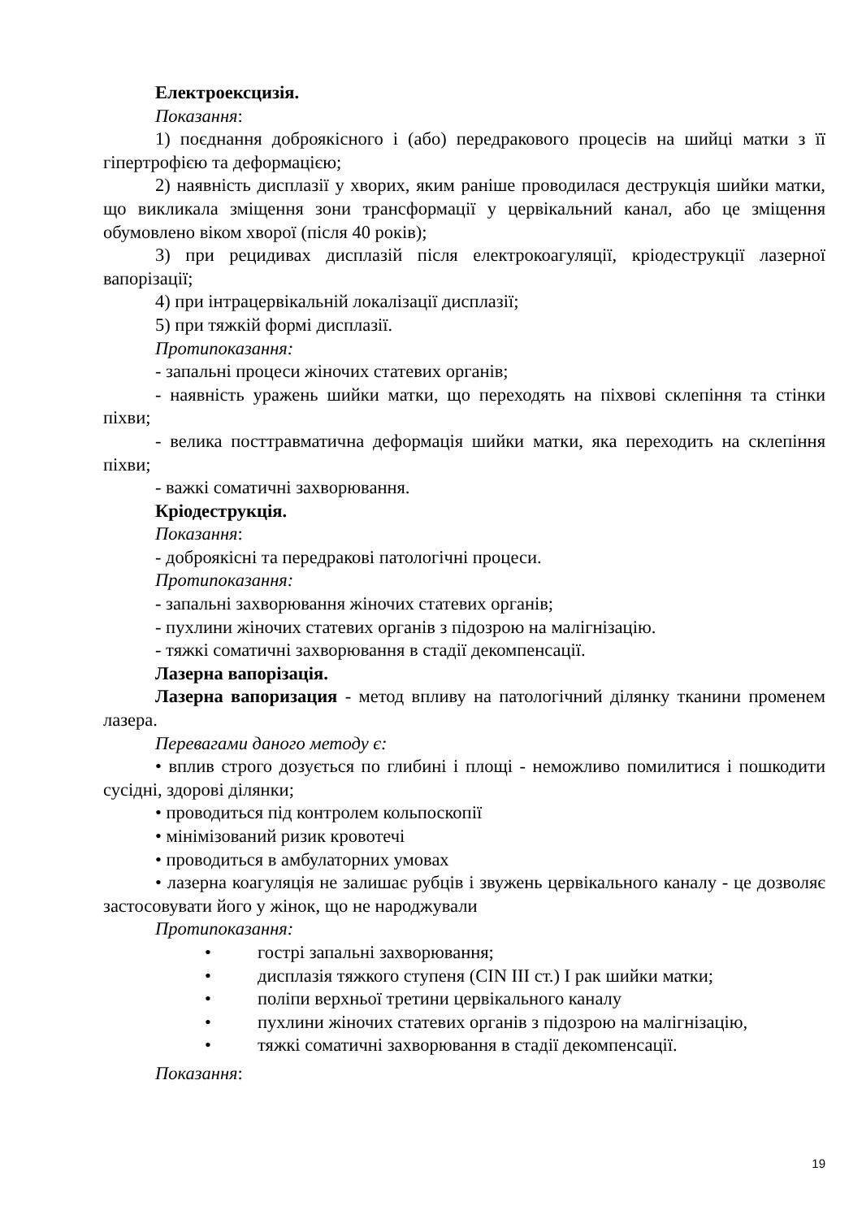Електроексцизія.
Показання:
1) поєднання доброякісного і (або) передракового процесів на шийці матки з її гіпертрофією та деформацією;
2) наявність дисплазії у хворих, яким раніше проводилася деструкція шийки матки, що викликала зміщення зони трансформації у цервікальний канал, або це зміщення обумовлено віком хворої (після 40 років);
3) при рецидивах дисплазій після електрокоагуляції, кріодеструкції лазерної вапорізації;
4) при інтрацервікальній локалізації дисплазії;
5) при тяжкій формі дисплазії.
Протипоказання:
- запальні процеси жіночих статевих органів;
- наявність уражень шийки матки, що переходять на піхвові склепіння та стінки піхви;
- велика посттравматична деформація шийки матки, яка переходить на склепіння піхви;
- важкі соматичні захворювання.
Кріодеструкція.
Показання:
- доброякісні та передракові патологічні процеси.
Протипоказання:
- запальні захворювання жіночих статевих органів;
- пухлини жіночих статевих органів з підозрою на малігнізацію.
- тяжкі соматичні захворювання в стадії декомпенсації.
Лазерна вапорізація.
Лазерна вапоризация - метод впливу на патологічний ділянку тканини променем лазера.
Перевагами даного методу є:
• вплив строго дозується по глибині і площі - неможливо помилитися і пошкодити сусідні, здорові ділянки;
• проводиться під контролем кольпоскопії
• мінімізований ризик кровотечі
• проводиться в амбулаторних умовах
• лазерна коагуляція не залишає рубців і звужень цервікального каналу - це дозволяє застосовувати його у жінок, що не народжували
Протипоказання:
• гострі запальні захворювання;
• дисплазія тяжкого ступеня (CIN III ст.) I рак шийки матки;
• поліпи верхньої третини цервікального каналу
• пухлини жіночих статевих органів з підозрою на малігнізацію,
• тяжкі соматичні захворювання в стадії декомпенсації.
Показання:
19